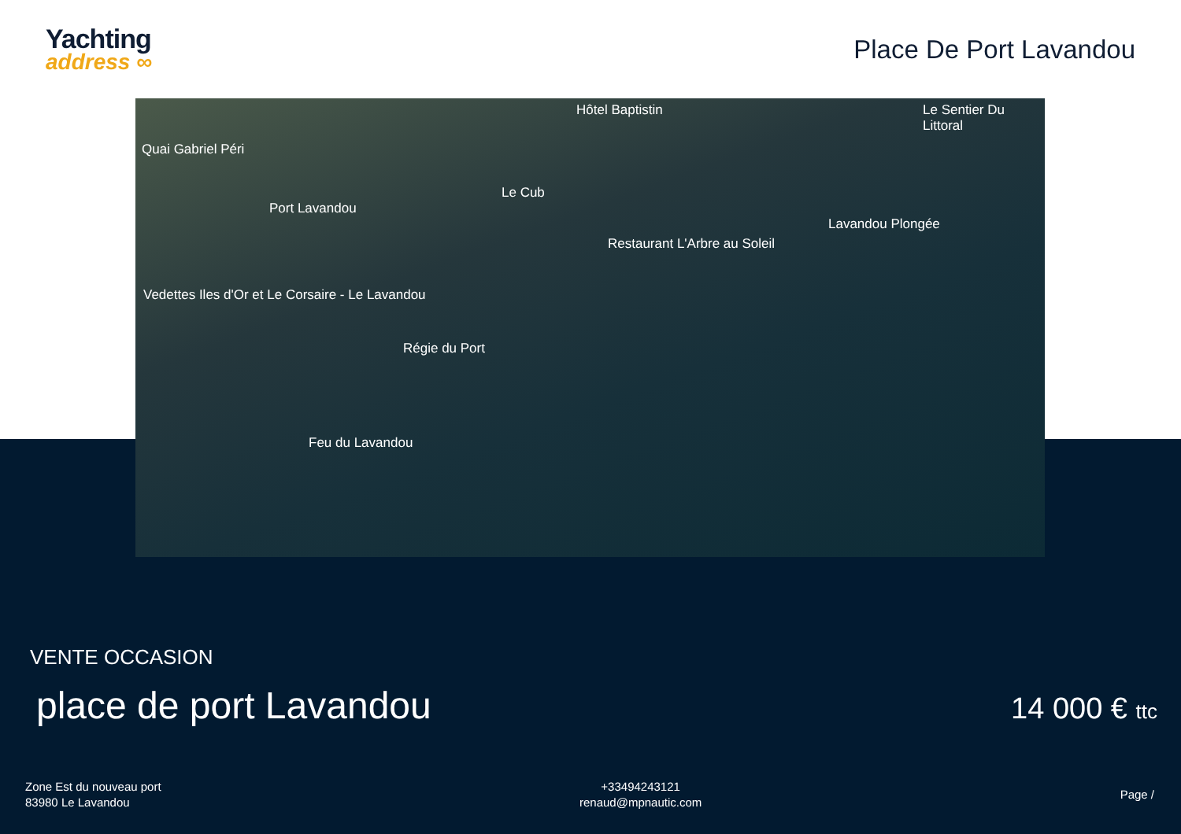Yachting
address ∞
Place De Port Lavandou
Quai Gabriel Péri
Hôtel Baptistin Le Sentier Du Littoral
Port Lavandou
Le Cub
Lavandou Plongée
Restaurant L'Arbre au Soleil
Vedettes Iles d'Or et Le Corsaire - Le Lavandou
Régie du Port
Feu du Lavandou
VENTE OCCASION
place de port Lavandou
14 000 € ttc
Zone Est du nouveau port
83980 Le Lavandou
+33494243121
renaud@mpnautic.com
Page /